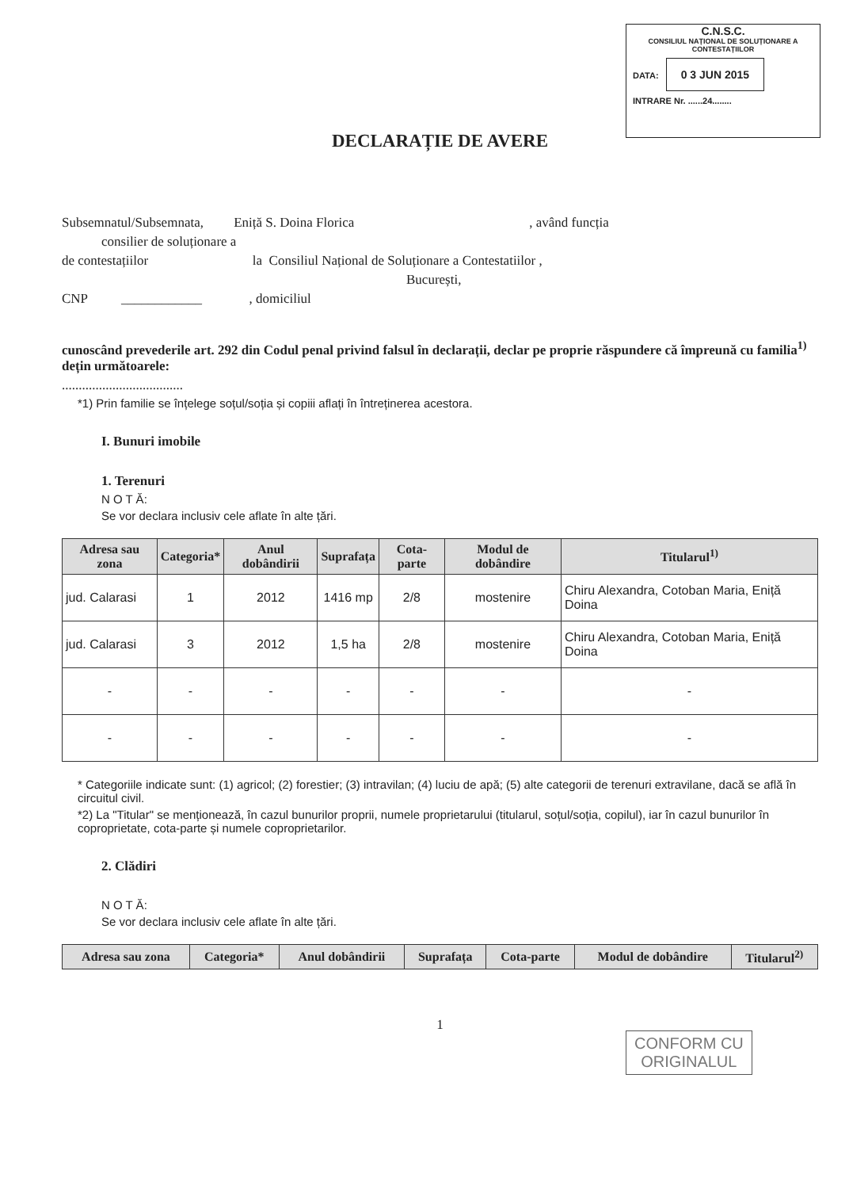C.N.S.C.
CONSILIUL NAȚIONAL DE SOLUȚIONARE A CONTESTAȚIILOR
DATA: 0 3 JUN 2015
INTRARE Nr. ......24........
DECLARAȚIE DE AVERE
Subsemnatul/Subsemnata, Eniță S. Doina Florica , având funcția
consilier de soluționare a
de contestațiilor la Consiliul Național de Soluționare a Contestatiilor ,
București,
CNP ____________ , domiciliul
cunoscând prevederile art. 292 din Codul penal privind falsul în declarații, declar pe proprie răspundere că împreună cu familia<sup>1)</sup> dețin următoarele:
....................................
*1) Prin familie se înțelege soțul/soția și copiii aflați în întreținerea acestora.
I. Bunuri imobile
1. Terenuri
N O T Ă:
Se vor declara inclusiv cele aflate în alte țări.
| Adresa sau zona | Categoria* | Anul dobândirii | Suprafața | Cota-parte | Modul de dobândire | Titularul<sup>1)</sup> |
| --- | --- | --- | --- | --- | --- | --- |
| jud. Calarasi | 1 | 2012 | 1416 mp | 2/8 | mostenire | Chiru Alexandra, Cotoban Maria, Eniță Doina |
| jud. Calarasi | 3 | 2012 | 1,5 ha | 2/8 | mostenire | Chiru Alexandra, Cotoban Maria, Eniță Doina |
| - | - | - | - | - | - | - |
| - | - | - | - | - | - | - |
* Categoriile indicate sunt: (1) agricol; (2) forestier; (3) intravilan; (4) luciu de apă; (5) alte categorii de terenuri extravilane, dacă se află în circuitul civil.
*2) La "Titular" se menționează, în cazul bunurilor proprii, numele proprietarului (titularul, soțul/soția, copilul), iar în cazul bunurilor în coproprietate, cota-parte și numele coproprietarilor.
2. Clădiri
N O T Ă:
Se vor declara inclusiv cele aflate în alte țări.
| Adresa sau zona | Categoria* | Anul dobândirii | Suprafața | Cota-parte | Modul de dobândire | Titularul<sup>2)</sup> |
| --- | --- | --- | --- | --- | --- | --- |
1
CONFORM CU
ORIGINALUL